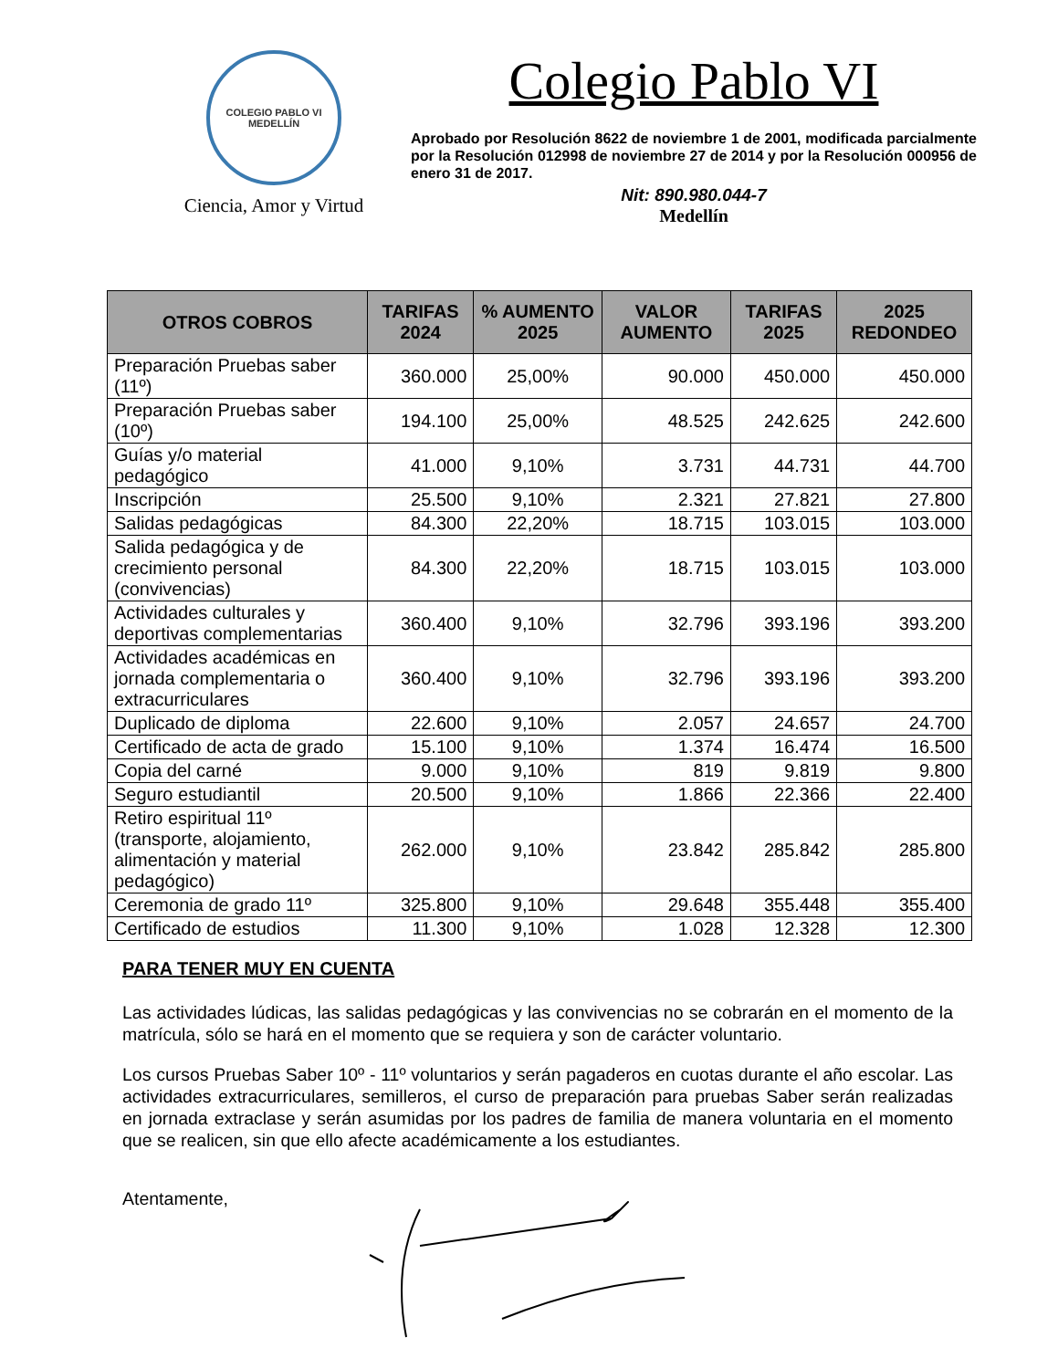COLEGIO PABLO VI
MEDELLÍN
Ciencia, Amor y Virtud
Colegio Pablo VI
Aprobado por Resolución 8622 de noviembre 1 de 2001, modificada parcialmente por la Resolución 012998 de noviembre 27 de 2014 y por la Resolución 000956 de enero 31 de 2017.
Nit: 890.980.044-7
Medellín
| OTROS COBROS | TARIFAS 2024 | % AUMENTO 2025 | VALOR AUMENTO | TARIFAS 2025 | 2025 REDONDEO |
| --- | --- | --- | --- | --- | --- |
| Preparación Pruebas saber (11º) | 360.000 | 25,00% | 90.000 | 450.000 | 450.000 |
| Preparación Pruebas saber (10º) | 194.100 | 25,00% | 48.525 | 242.625 | 242.600 |
| Guías y/o material pedagógico | 41.000 | 9,10% | 3.731 | 44.731 | 44.700 |
| Inscripción | 25.500 | 9,10% | 2.321 | 27.821 | 27.800 |
| Salidas pedagógicas | 84.300 | 22,20% | 18.715 | 103.015 | 103.000 |
| Salida pedagógica y de crecimiento personal (convivencias) | 84.300 | 22,20% | 18.715 | 103.015 | 103.000 |
| Actividades culturales y deportivas complementarias | 360.400 | 9,10% | 32.796 | 393.196 | 393.200 |
| Actividades académicas en jornada complementaria o extracurriculares | 360.400 | 9,10% | 32.796 | 393.196 | 393.200 |
| Duplicado de diploma | 22.600 | 9,10% | 2.057 | 24.657 | 24.700 |
| Certificado de acta de grado | 15.100 | 9,10% | 1.374 | 16.474 | 16.500 |
| Copia del carné | 9.000 | 9,10% | 819 | 9.819 | 9.800 |
| Seguro estudiantil | 20.500 | 9,10% | 1.866 | 22.366 | 22.400 |
| Retiro espiritual 11º (transporte, alojamiento, alimentación y material pedagógico) | 262.000 | 9,10% | 23.842 | 285.842 | 285.800 |
| Ceremonia de grado 11º | 325.800 | 9,10% | 29.648 | 355.448 | 355.400 |
| Certificado de estudios | 11.300 | 9,10% | 1.028 | 12.328 | 12.300 |
PARA TENER MUY EN CUENTA
Las actividades lúdicas, las salidas pedagógicas y las convivencias no se cobrarán en el momento de la matrícula, sólo se hará en el momento que se requiera y son de carácter voluntario.
Los cursos Pruebas Saber 10º - 11º voluntarios y serán pagaderos en cuotas durante el año escolar. Las actividades extracurriculares, semilleros, el curso de preparación para pruebas Saber serán realizadas en jornada extraclase y serán asumidas por los padres de familia de manera voluntaria en el momento que se realicen, sin que ello afecte académicamente a los estudiantes.
Atentamente,